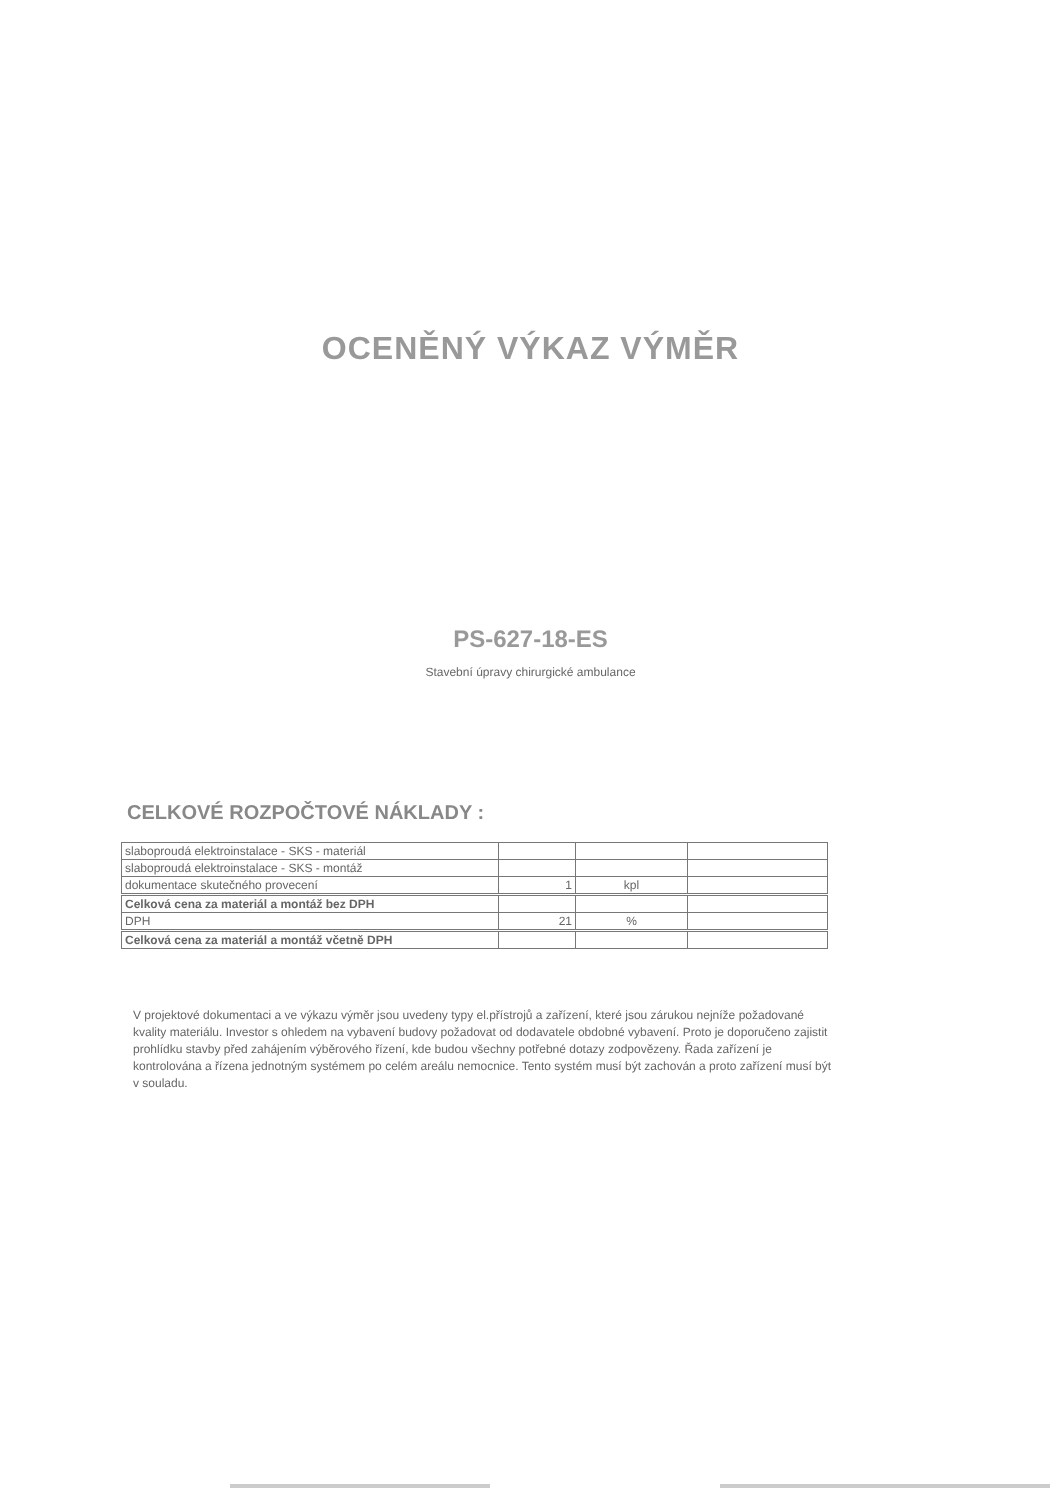OCENĚNÝ VÝKAZ VÝMĚR
PS-627-18-ES
Stavební úpravy chirurgické ambulance
CELKOVÉ ROZPOČTOVÉ NÁKLADY :
| slaboproudá elektroinstalace - SKS - materiál | | | |
| slaboproudá elektroinstalace - SKS - montáž | | | |
| dokumentace skutečného provecení | 1 | kpl | |
| Celková cena za materiál a montáž bez DPH | | | |
| DPH | 21 | % | |
| Celková cena za materiál a montáž včetně DPH | | | |
V projektové dokumentaci a ve výkazu výměr jsou uvedeny typy el.přístrojů a zařízení, které jsou zárukou nejníže požadované kvality materiálu. Investor s ohledem na vybavení budovy požadovat od dodavatele obdobné vybavení. Proto je doporučeno zajistit prohlídku stavby před zahájením výběrového řízení, kde budou všechny potřebné dotazy zodpovězeny. Řada zařízení je kontrolována a řízena jednotným systémem po celém areálu nemocnice. Tento systém musí být zachován a proto zařízení musí být v souladu.